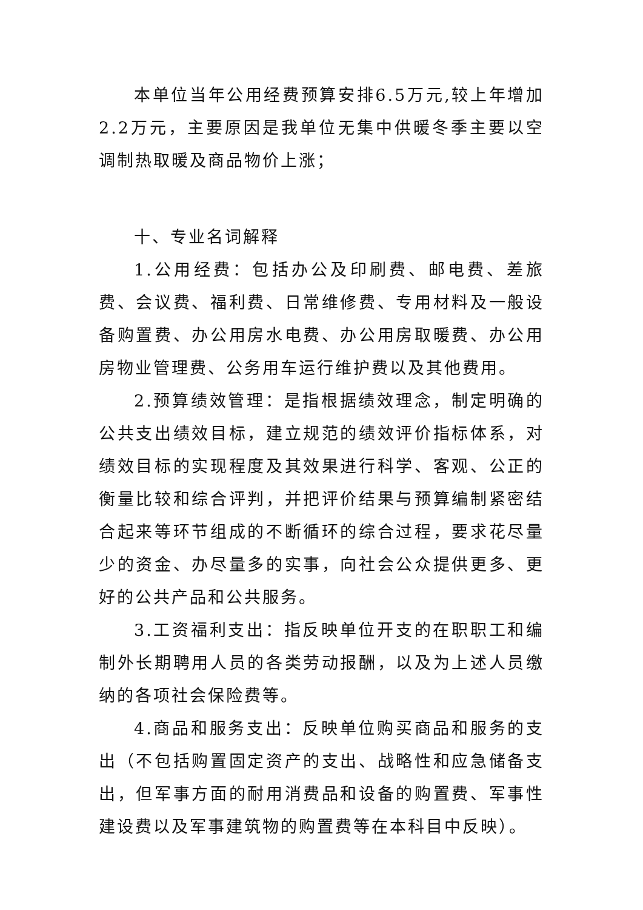本单位当年公用经费预算安排6.5万元,较上年增加2.2万元，主要原因是我单位无集中供暖冬季主要以空调制热取暖及商品物价上涨；
十、专业名词解释
1.公用经费：包括办公及印刷费、邮电费、差旅费、会议费、福利费、日常维修费、专用材料及一般设备购置费、办公用房水电费、办公用房取暖费、办公用房物业管理费、公务用车运行维护费以及其他费用。
2.预算绩效管理：是指根据绩效理念，制定明确的公共支出绩效目标，建立规范的绩效评价指标体系，对绩效目标的实现程度及其效果进行科学、客观、公正的衡量比较和综合评判，并把评价结果与预算编制紧密结合起来等环节组成的不断循环的综合过程，要求花尽量少的资金、办尽量多的实事，向社会公众提供更多、更好的公共产品和公共服务。
3.工资福利支出：指反映单位开支的在职职工和编制外长期聘用人员的各类劳动报酬，以及为上述人员缴纳的各项社会保险费等。
4.商品和服务支出：反映单位购买商品和服务的支出（不包括购置固定资产的支出、战略性和应急储备支出，但军事方面的耐用消费品和设备的购置费、军事性建设费以及军事建筑物的购置费等在本科目中反映）。